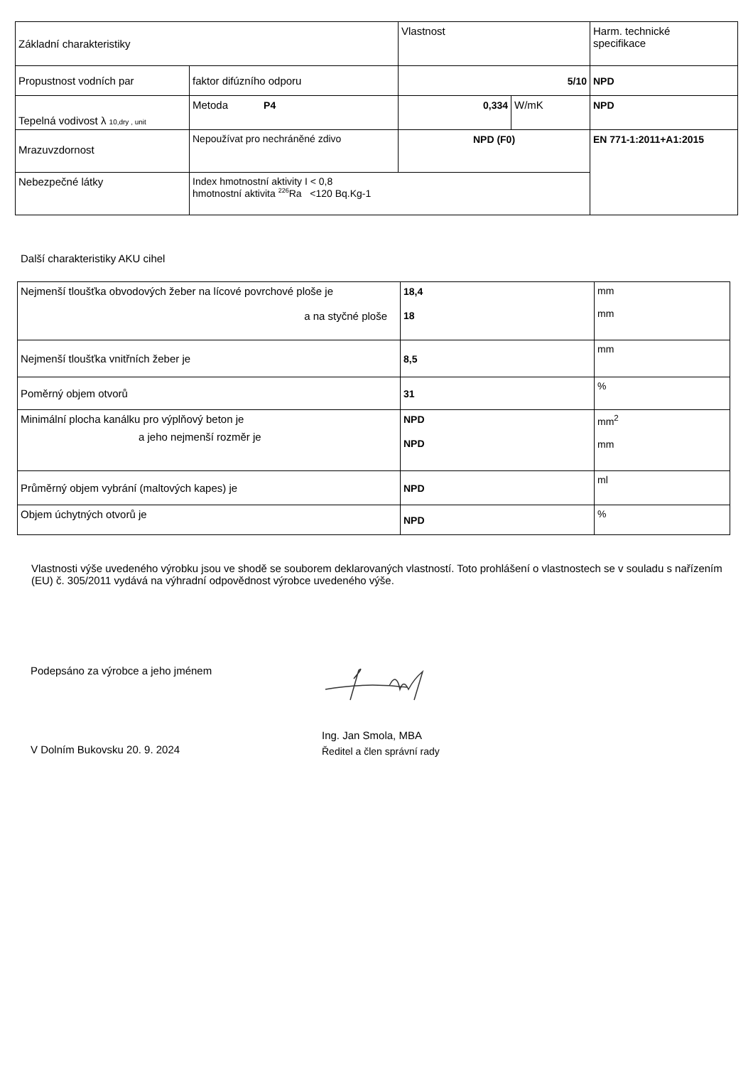| Základní charakteristiky | | Vlastnost | | Harm. technické specifikace |
| Propustnost vodních par | faktor difúzního odporu | 5/10 | | NPD |
| Tepelná vodivost λ 10,dry , unit | Metoda P4 | 0,334 | W/mK | NPD |
| Mrazuvzdornost | Nepoužívat pro nechráněné zdivo | NPD (F0) | | EN 771-1:2011+A1:2015 |
| Nebezpečné látky | Index hmotnostní aktivity I < 0,8 hmotnostní aktivita <sup>226</sup>Ra <120 Bq.Kg-1 | | | |
Další charakteristiky AKU cihel
| Nejmenší tloušťka obvodových žeber na lícové povrchové ploše je a na styčné ploše | 18,4 18 | mm mm |
| Nejmenší tloušťka vnitřních žeber je | 8,5 | mm |
| Poměrný objem otvorů | 31 | % |
| Minimální plocha kanálku pro výplňový beton je a jeho nejmenší rozměr je | NPD NPD | mm<sup>2</sup> mm |
| Průměrný objem vybrání (maltových kapes) je | NPD | ml |
| Objem úchytných otvorů je | NPD | % |
Vlastnosti výše uvedeného výrobku jsou ve shodě se souborem deklarovaných vlastností. Toto prohlášení o vlastnostech se v souladu s nařízením (EU) č. 305/2011 vydává na výhradní odpovědnost výrobce uvedeného výše.
Podepsáno za výrobce a jeho jménem
V Dolním Bukovsku 20. 9. 2024
Ing. Jan Smola, MBA
Ředitel a člen správní rady